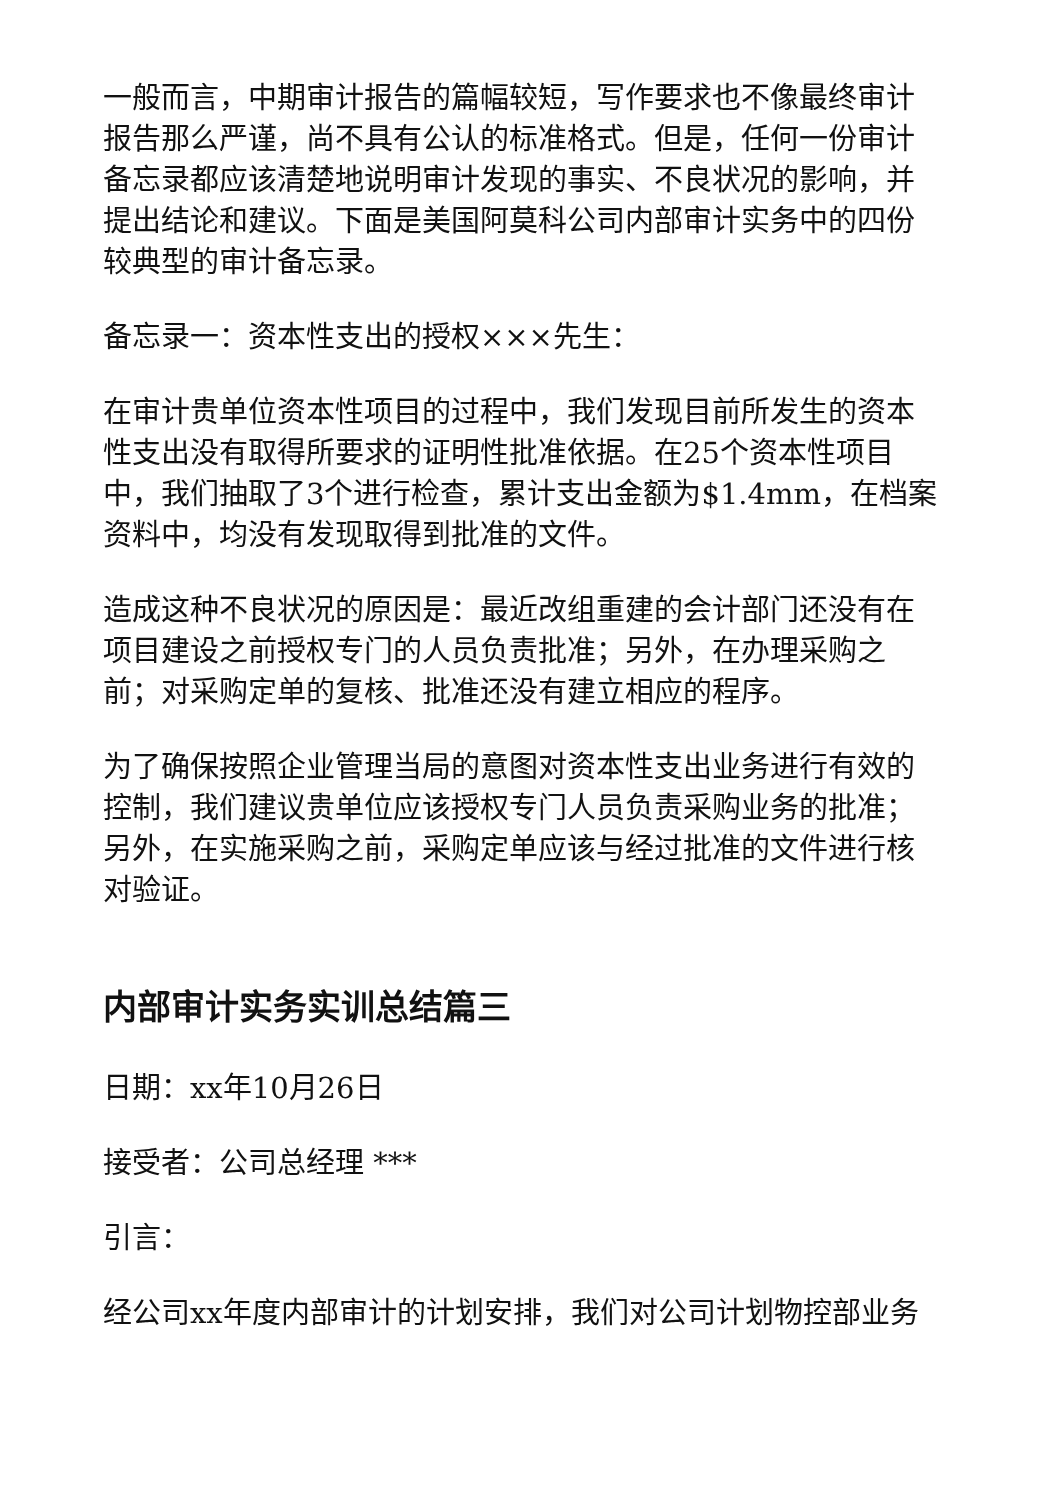一般而言，中期审计报告的篇幅较短，写作要求也不像最终审计报告那么严谨，尚不具有公认的标准格式。但是，任何一份审计备忘录都应该清楚地说明审计发现的事实、不良状况的影响，并提出结论和建议。下面是美国阿莫科公司内部审计实务中的四份较典型的审计备忘录。
备忘录一：资本性支出的授权×××先生：
在审计贵单位资本性项目的过程中，我们发现目前所发生的资本性支出没有取得所要求的证明性批准依据。在25个资本性项目中，我们抽取了3个进行检查，累计支出金额为$1.4mm，在档案资料中，均没有发现取得到批准的文件。
造成这种不良状况的原因是：最近改组重建的会计部门还没有在项目建设之前授权专门的人员负责批准；另外，在办理采购之前；对采购定单的复核、批准还没有建立相应的程序。
为了确保按照企业管理当局的意图对资本性支出业务进行有效的控制，我们建议贵单位应该授权专门人员负责采购业务的批准；另外，在实施采购之前，采购定单应该与经过批准的文件进行核对验证。
内部审计实务实训总结篇三
日期：xx年10月26日
接受者：公司总经理 ***
引言：
经公司xx年度内部审计的计划安排，我们对公司计划物控部业务